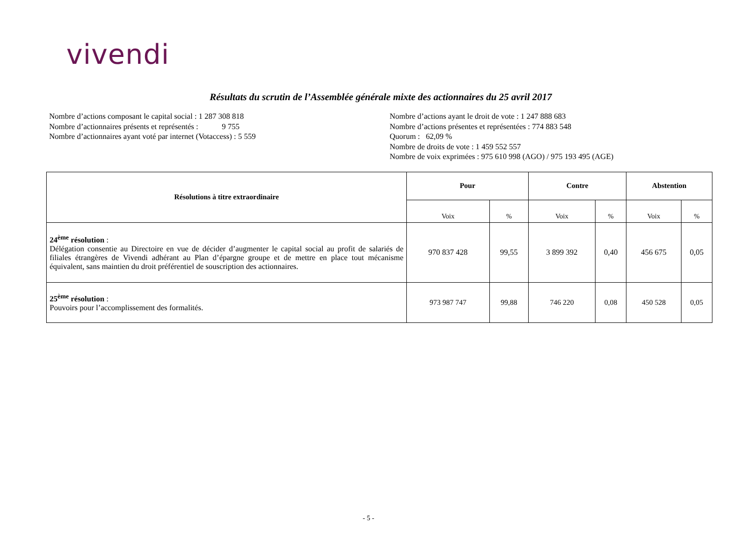vivendi
Résultats du scrutin de l’Assemblée générale mixte des actionnaires du 25 avril 2017
Nombre d’actions composant le capital social : 1 287 308 818
Nombre d’actionnaires présents et représentés : 9 755
Nombre d’actionnaires ayant voté par internet (Votaccess) : 5 559
Nombre d’actions ayant le droit de vote : 1 247 888 683
Nombre d’actions présentes et représentées : 774 883 548
Quorum : 62,09 %
Nombre de droits de vote : 1 459 552 557
Nombre de voix exprimées : 975 610 998 (AGO) / 975 193 495 (AGE)
| Résolutions à titre extraordinaire | Pour | | Contre | | Abstention | |
| --- | --- | --- | --- | --- | --- | --- |
| | Voix | % | Voix | % | Voix | % |
| 24<sup>ème</sup> résolution : Délégation consentie au Directoire en vue de décider d’augmenter le capital social au profit de salariés de filiales étrangères de Vivendi adhérant au Plan d’épargne groupe et de mettre en place tout mécanisme équivalent, sans maintien du droit préférentiel de souscription des actionnaires. | 970 837 428 | 99,55 | 3 899 392 | 0,40 | 456 675 | 0,05 |
| 25<sup>ème</sup> résolution : Pouvoirs pour l’accomplissement des formalités. | 973 987 747 | 99,88 | 746 220 | 0,08 | 450 528 | 0,05 |
- 5 -